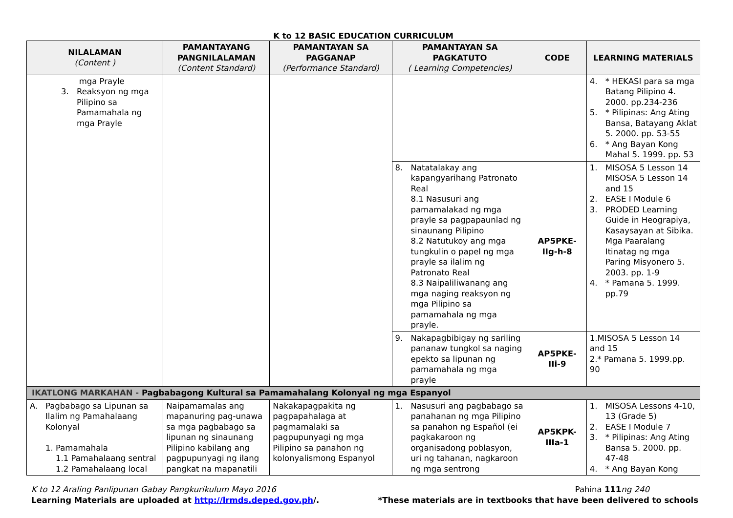K to 12 BASIC EDUCATION CURRICULUM
| NILALAMAN (Content ) | PAMANTAYANG PANGNILALAMAN (Content Standard) | PAMANTAYAN SA PAGGANAP (Performance Standard) | PAMANTAYAN SA PAGKATUTO ( Learning Competencies) | CODE | LEARNING MATERIALS |
| --- | --- | --- | --- | --- | --- |
| mga Prayle 3. Reaksyon ng mga Pilipino sa Pamamahala ng mga Prayle | | | | | 4. * HEKASI para sa mga Batang Pilipino 4. 2000. pp.234-236 5. * Pilipinas: Ang Ating Bansa, Batayang Aklat 5. 2000. pp. 53-55 6. * Ang Bayan Kong Mahal 5. 1999. pp. 53 |
| | | | 8. Natatalakay ang kapangyarihang Patronato Real 8.1 Nasusuri ang pamamalakad ng mga prayle sa pagpapaunlad ng sinaunang Pilipino 8.2 Natutukoy ang mga tungkulin o papel ng mga prayle sa ilalim ng Patronato Real 8.3 Naipaliliwanang ang mga naging reaksyon ng mga Pilipino sa pamamahala ng mga prayle. | AP5PKE- IIg-h-8 | 1. MISOSA 5 Lesson 14 MISOSA 5 Lesson 14 and 15 2. EASE I Module 6 3. PRODED Learning Guide in Heograpiya, Kasaysayan at Sibika. Mga Paaralang Itinatag ng mga Paring Misyonero 5. 2003. pp. 1-9 4. * Pamana 5. 1999. pp.79 |
| | | | 9. Nakapagbibigay ng sariling pananaw tungkol sa naging epekto sa lipunan ng pamamahala ng mga prayle | AP5PKE- IIi-9 | 1.MISOSA 5 Lesson 14 and 15 2.* Pamana 5. 1999.pp. 90 |
| IKATLONG MARKAHAN - Pagbabagong Kultural sa Pamamahalang Kolonyal ng mga Espanyol | | | | | |
| A. Pagbabago sa Lipunan sa Ilalim ng Pamahalaang Kolonyal 1. Pamamahala 1.1 Pamahalaang sentral 1.2 Pamahalaang local | Naipamamalas ang mapanuring pag-unawa sa mga pagbabago sa lipunan ng sinaunang Pilipino kabilang ang pagpupunyagi ng ilang pangkat na mapanatili | Nakakapagpakita ng pagpapahalaga at pagmamalaki sa pagpupunyagi ng mga Pilipino sa panahon ng kolonyalismong Espanyol | 1. Nasusuri ang pagbabago sa panahanan ng mga Pilipino sa panahon ng Español (ei pagkakaroon ng organisadong poblasyon, uri ng tahanan, nagkaroon ng mga sentrong | AP5KPK- IIIa-1 | 1. MISOSA Lessons 4-10, 13 (Grade 5) 2. EASE I Module 7 3. * Pilipinas: Ang Ating Bansa 5. 2000. pp. 47-48 4. * Ang Bayan Kong |
K to 12 Araling Panlipunan Gabay Pangkurikulum Mayo 2016
Learning Materials are uploaded at http://lrmds.deped.gov.ph/.
Pahina 111 ng 240
*These materials are in textbooks that have been delivered to schools